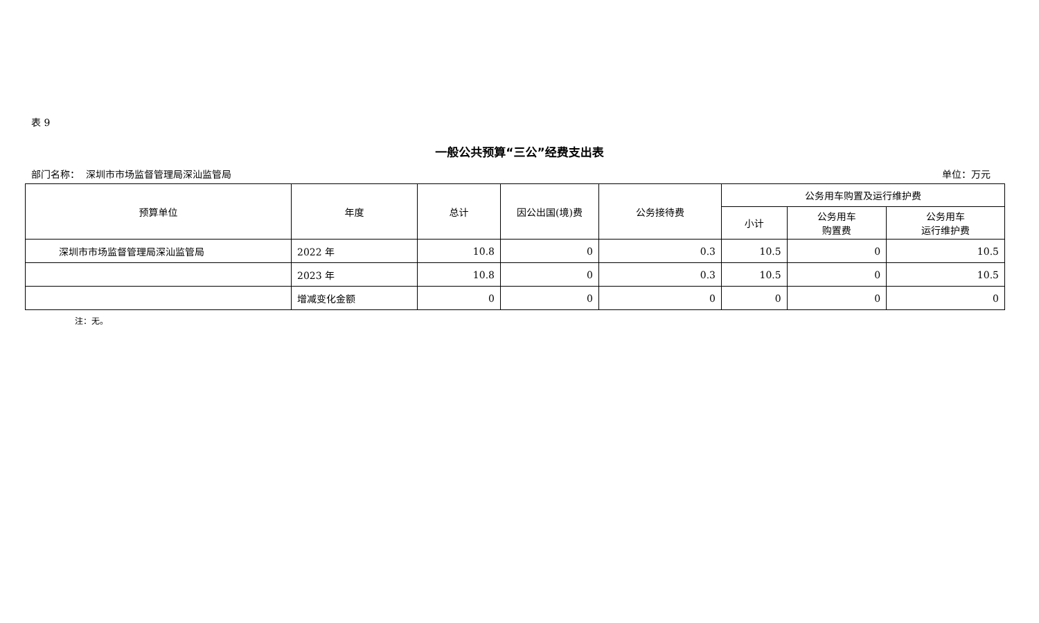表 9
一般公共预算“三公”经费支出表
部门名称： 深圳市市场监督管理局深汕监管局 单位：万元
| 预算单位 | 年度 | 总计 | 因公出国(境)费 | 公务接待费 | 公务用车购置及运行维护费 | | |
| --- | --- | --- | --- | --- | --- | --- | --- |
| | | | | | 小计 | 公务用车 购置费 | 公务用车 运行维护费 |
| 深圳市市场监督管理局深汕监管局 | 2022 年 | 10.8 | 0 | 0.3 | 10.5 | 0 | 10.5 |
| | 2023 年 | 10.8 | 0 | 0.3 | 10.5 | 0 | 10.5 |
| | 增减变化金额 | 0 | 0 | 0 | 0 | 0 | 0 |
注：无。